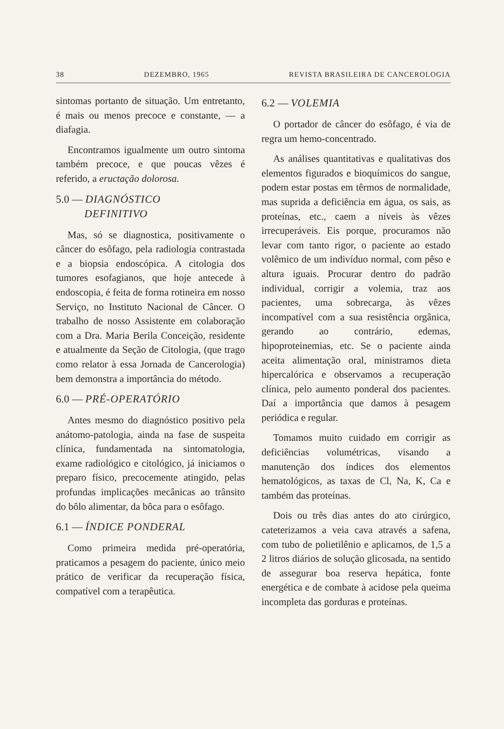38 DEZEMBRO, 1965 REVISTA BRASILEIRA DE CANCEROLOGIA
sintomas portanto de situação. Um entretanto, é mais ou menos precoce e constante, — a diafagia.
Encontramos igualmente um outro sintoma também precoce, e que poucas vêzes é referido, a eructação dolorosa.
5.0 — DIAGNÓSTICO
DEFINITIVO
Mas, só se diagnostica, positivamente o câncer do esôfago, pela radiologia contrastada e a biopsia endoscópica. A citologia dos tumores esofagianos, que hoje antecede à endoscopia, é feita de forma rotineira em nosso Serviço, no Instituto Nacional de Câncer. O trabalho de nosso Assistente em colaboração com a Dra. Maria Berila Conceição, residente e atualmente da Seção de Citologia, (que trago como relator à essa Jornada de Cancerologia) bem demonstra a importância do método.
6.0 — PRÉ-OPERATÓRIO
Antes mesmo do diagnóstico positivo pela anátomo-patologia, ainda na fase de suspeita clínica, fundamentada na sintomatologia, exame radiológico e citológico, já iniciamos o preparo físico, precocemente atingido, pelas profundas implicações mecânicas ao trânsito do bôlo alimentar, da bôca para o esôfago.
6.1 — ÍNDICE PONDERAL
Como primeira medida pré-operatória, praticamos a pesagem do paciente, único meio prático de verificar da recuperação física, compatível com a terapêutica.
6.2 — VOLEMIA
O portador de câncer do esôfago, é via de regra um hemo-concentrado.
As análises quantitativas e qualitativas dos elementos figurados e bioquímicos do sangue, podem estar postas em têrmos de normalidade, mas suprida a deficiência em água, os sais, as proteínas, etc., caem a níveis às vêzes irrecuperáveis. Eis porque, procuramos não levar com tanto rigor, o paciente ao estado volêmico de um indivíduo normal, com pêso e altura iguais. Procurar dentro do padrão individual, corrigir a volemia, traz aos pacientes, uma sobrecarga, às vêzes incompatível com a sua resistência orgânica, gerando ao contrário, edemas, hipoproteinemias, etc. Se o paciente ainda aceita alimentação oral, ministramos dieta hipercalórica e observamos a recuperação clínica, pelo aumento ponderal dos pacientes. Daí a importância que damos à pesagem periódica e regular.
Tomamos muito cuidado em corrigir as deficiências volumétricas, visando a manutenção dos índices dos elementos hematológicos, as taxas de Cl, Na, K, Ca e também das proteínas.
Dois ou três dias antes do ato cirúrgico, cateterizamos a veia cava através a safena, com tubo de polietilênio e aplicamos, de 1,5 a 2 litros diários de solução glicosada, na sentido de assegurar boa reserva hepática, fonte energética e de combate à acidose pela queima incompleta das gorduras e proteínas.